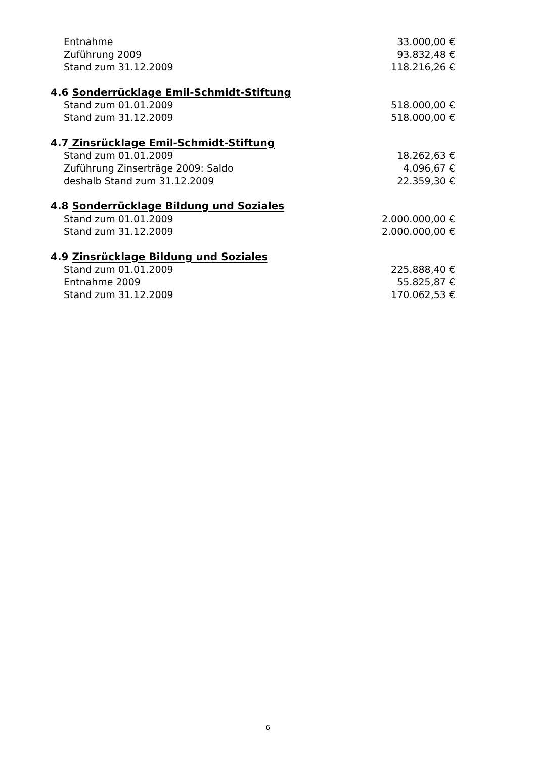| Entnahme | 33.000,00 € |
| Zuführung 2009 | 93.832,48 € |
| Stand zum 31.12.2009 | 118.216,26 € |
4.6 Sonderrücklage Emil-Schmidt-Stiftung
| Stand zum 01.01.2009 | 518.000,00 € |
| Stand zum 31.12.2009 | 518.000,00 € |
4.7 Zinsrücklage Emil-Schmidt-Stiftung
| Stand zum 01.01.2009 | 18.262,63 € |
| Zuführung Zinserträge 2009: Saldo | 4.096,67 € |
| deshalb Stand zum 31.12.2009 | 22.359,30 € |
4.8 Sonderrücklage Bildung und Soziales
| Stand zum 01.01.2009 | 2.000.000,00 € |
| Stand zum 31.12.2009 | 2.000.000,00 € |
4.9 Zinsrücklage Bildung und Soziales
| Stand zum 01.01.2009 | 225.888,40 € |
| Entnahme 2009 | 55.825,87 € |
| Stand zum 31.12.2009 | 170.062,53 € |
6